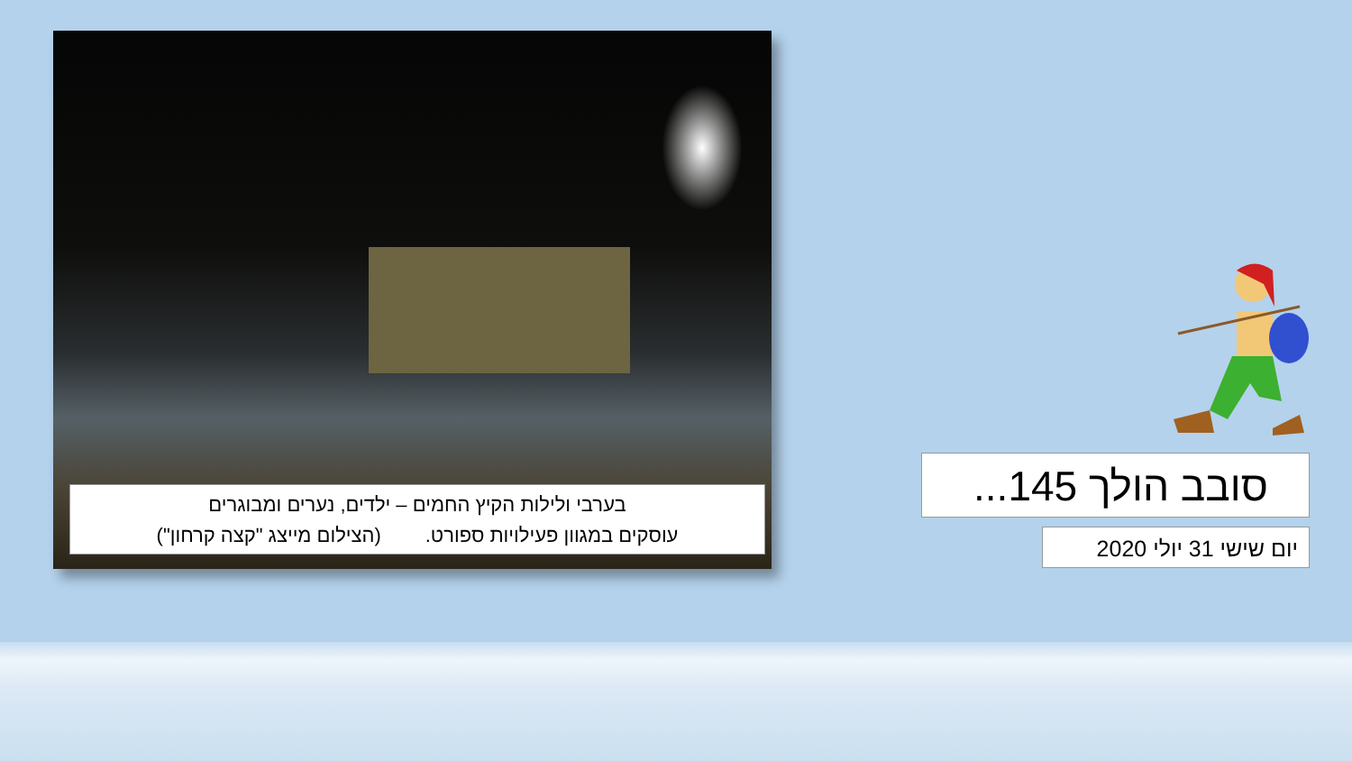בערבי ולילות הקיץ החמים – ילדים, נערים ומבוגרים
עוסקים במגוון פעילויות ספורט. (הצילום מייצג "קצה קרחון")
סובב הולך 145...
יום שישי 31 יולי 2020